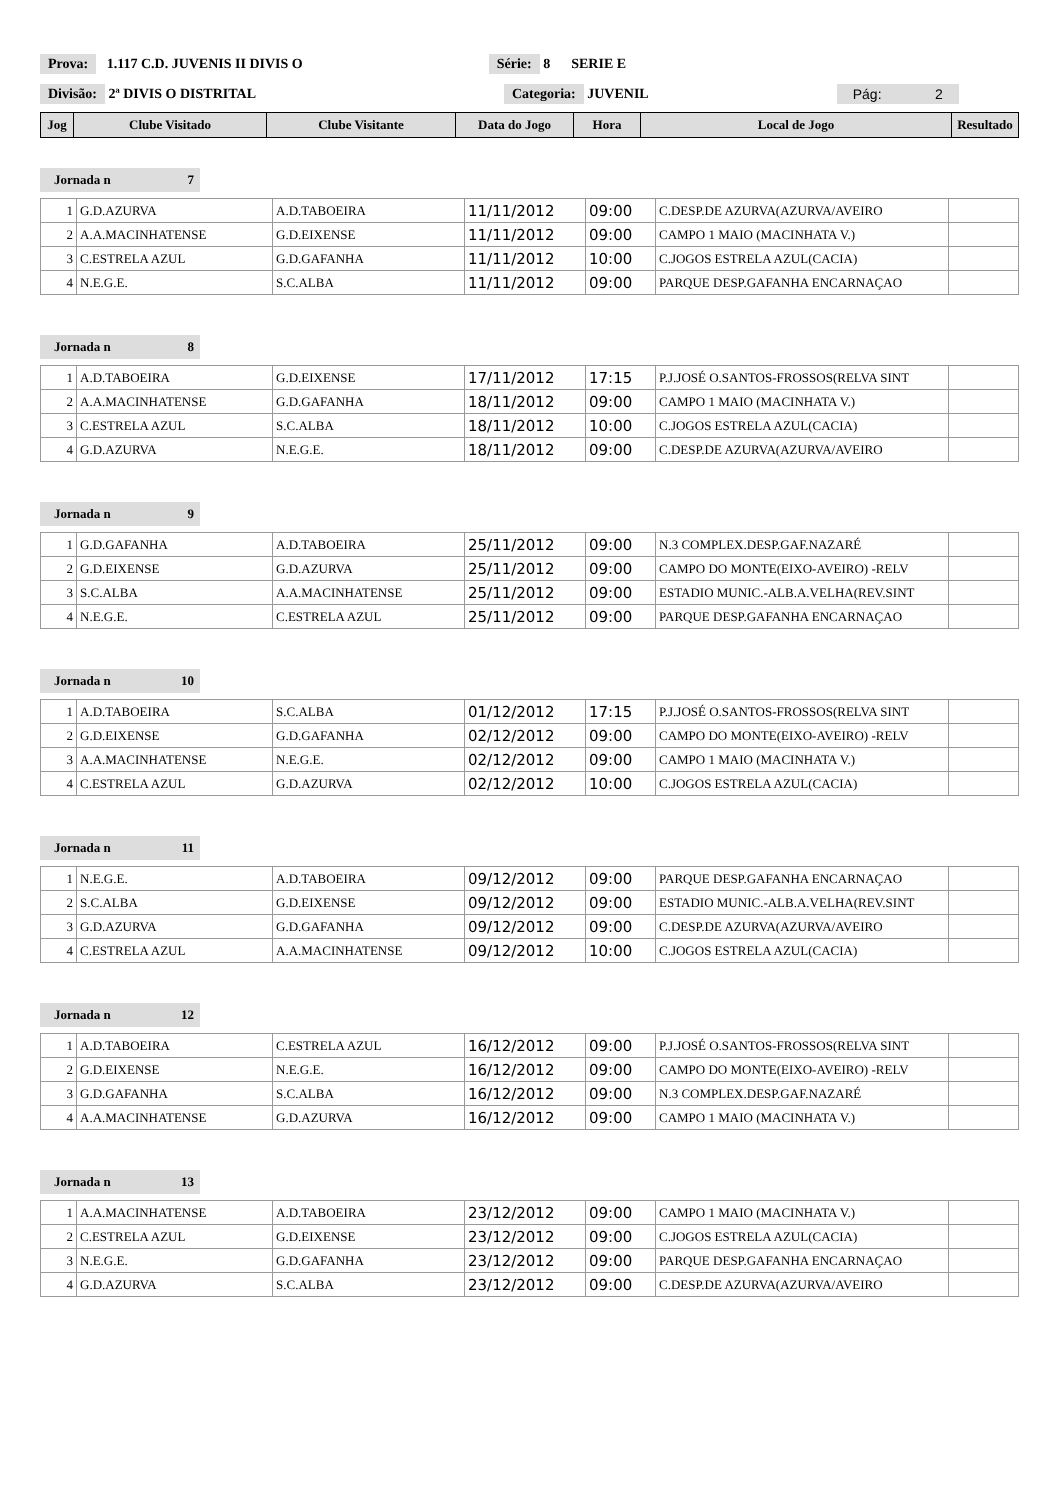Prova: 1.117 C.D. JUVENIS II DIVIS O Série: 8 SERIE E
Divisão: 2ª DIVIS O DISTRITAL Categoria: JUVENIL Pág: 2
| Jog | Clube Visitado | Clube Visitante | Data do Jogo | Hora | Local de Jogo | Resultado |
| --- | --- | --- | --- | --- | --- | --- |
Jornada n 7
| 1 | G.D.AZURVA | A.D.TABOEIRA | 11/11/2012 | 09:00 | C.DESP.DE AZURVA(AZURVA/AVEIRO | |
| 2 | A.A.MACINHATENSE | G.D.EIXENSE | 11/11/2012 | 09:00 | CAMPO 1 MAIO (MACINHATA V.) | |
| 3 | C.ESTRELA AZUL | G.D.GAFANHA | 11/11/2012 | 10:00 | C.JOGOS ESTRELA AZUL(CACIA) | |
| 4 | N.E.G.E. | S.C.ALBA | 11/11/2012 | 09:00 | PARQUE DESP.GAFANHA ENCARNAÇAO | |
Jornada n 8
| 1 | A.D.TABOEIRA | G.D.EIXENSE | 17/11/2012 | 17:15 | P.J.JOSÉ O.SANTOS-FROSSOS(RELVA SINT | |
| 2 | A.A.MACINHATENSE | G.D.GAFANHA | 18/11/2012 | 09:00 | CAMPO 1 MAIO (MACINHATA V.) | |
| 3 | C.ESTRELA AZUL | S.C.ALBA | 18/11/2012 | 10:00 | C.JOGOS ESTRELA AZUL(CACIA) | |
| 4 | G.D.AZURVA | N.E.G.E. | 18/11/2012 | 09:00 | C.DESP.DE AZURVA(AZURVA/AVEIRO | |
Jornada n 9
| 1 | G.D.GAFANHA | A.D.TABOEIRA | 25/11/2012 | 09:00 | N.3 COMPLEX.DESP.GAF.NAZARÉ | |
| 2 | G.D.EIXENSE | G.D.AZURVA | 25/11/2012 | 09:00 | CAMPO DO MONTE(EIXO-AVEIRO) -RELV | |
| 3 | S.C.ALBA | A.A.MACINHATENSE | 25/11/2012 | 09:00 | ESTADIO MUNIC.-ALB.A.VELHA(REV.SINT | |
| 4 | N.E.G.E. | C.ESTRELA AZUL | 25/11/2012 | 09:00 | PARQUE DESP.GAFANHA ENCARNAÇAO | |
Jornada n 10
| 1 | A.D.TABOEIRA | S.C.ALBA | 01/12/2012 | 17:15 | P.J.JOSÉ O.SANTOS-FROSSOS(RELVA SINT | |
| 2 | G.D.EIXENSE | G.D.GAFANHA | 02/12/2012 | 09:00 | CAMPO DO MONTE(EIXO-AVEIRO) -RELV | |
| 3 | A.A.MACINHATENSE | N.E.G.E. | 02/12/2012 | 09:00 | CAMPO 1 MAIO (MACINHATA V.) | |
| 4 | C.ESTRELA AZUL | G.D.AZURVA | 02/12/2012 | 10:00 | C.JOGOS ESTRELA AZUL(CACIA) | |
Jornada n 11
| 1 | N.E.G.E. | A.D.TABOEIRA | 09/12/2012 | 09:00 | PARQUE DESP.GAFANHA ENCARNAÇAO | |
| 2 | S.C.ALBA | G.D.EIXENSE | 09/12/2012 | 09:00 | ESTADIO MUNIC.-ALB.A.VELHA(REV.SINT | |
| 3 | G.D.AZURVA | G.D.GAFANHA | 09/12/2012 | 09:00 | C.DESP.DE AZURVA(AZURVA/AVEIRO | |
| 4 | C.ESTRELA AZUL | A.A.MACINHATENSE | 09/12/2012 | 10:00 | C.JOGOS ESTRELA AZUL(CACIA) | |
Jornada n 12
| 1 | A.D.TABOEIRA | C.ESTRELA AZUL | 16/12/2012 | 09:00 | P.J.JOSÉ O.SANTOS-FROSSOS(RELVA SINT | |
| 2 | G.D.EIXENSE | N.E.G.E. | 16/12/2012 | 09:00 | CAMPO DO MONTE(EIXO-AVEIRO) -RELV | |
| 3 | G.D.GAFANHA | S.C.ALBA | 16/12/2012 | 09:00 | N.3 COMPLEX.DESP.GAF.NAZARÉ | |
| 4 | A.A.MACINHATENSE | G.D.AZURVA | 16/12/2012 | 09:00 | CAMPO 1 MAIO (MACINHATA V.) | |
Jornada n 13
| 1 | A.A.MACINHATENSE | A.D.TABOEIRA | 23/12/2012 | 09:00 | CAMPO 1 MAIO (MACINHATA V.) | |
| 2 | C.ESTRELA AZUL | G.D.EIXENSE | 23/12/2012 | 09:00 | C.JOGOS ESTRELA AZUL(CACIA) | |
| 3 | N.E.G.E. | G.D.GAFANHA | 23/12/2012 | 09:00 | PARQUE DESP.GAFANHA ENCARNAÇAO | |
| 4 | G.D.AZURVA | S.C.ALBA | 23/12/2012 | 09:00 | C.DESP.DE AZURVA(AZURVA/AVEIRO | |